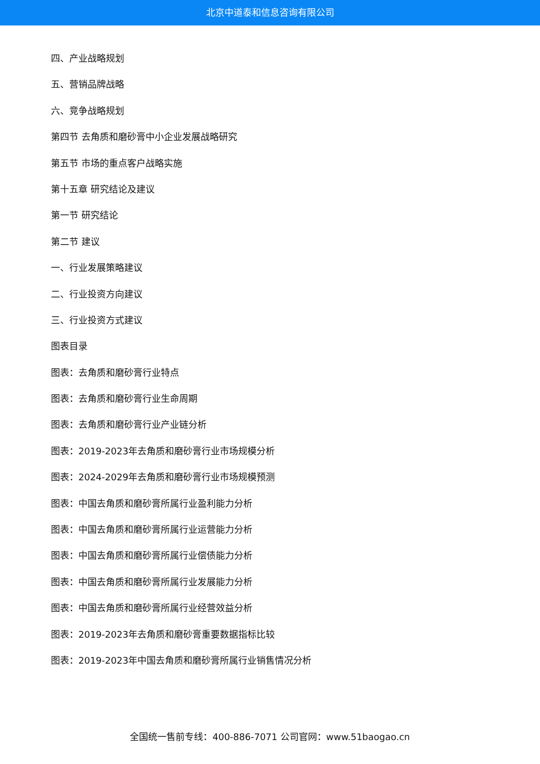北京中道泰和信息咨询有限公司
四、产业战略规划
五、营销品牌战略
六、竞争战略规划
第四节 去角质和磨砂膏中小企业发展战略研究
第五节 市场的重点客户战略实施
第十五章 研究结论及建议
第一节 研究结论
第二节 建议
一、行业发展策略建议
二、行业投资方向建议
三、行业投资方式建议
图表目录
图表：去角质和磨砂膏行业特点
图表：去角质和磨砂膏行业生命周期
图表：去角质和磨砂膏行业产业链分析
图表：2019-2023年去角质和磨砂膏行业市场规模分析
图表：2024-2029年去角质和磨砂膏行业市场规模预测
图表：中国去角质和磨砂膏所属行业盈利能力分析
图表：中国去角质和磨砂膏所属行业运营能力分析
图表：中国去角质和磨砂膏所属行业偿债能力分析
图表：中国去角质和磨砂膏所属行业发展能力分析
图表：中国去角质和磨砂膏所属行业经营效益分析
图表：2019-2023年去角质和磨砂膏重要数据指标比较
图表：2019-2023年中国去角质和磨砂膏所属行业销售情况分析
全国统一售前专线：400-886-7071 公司官网：www.51baogao.cn